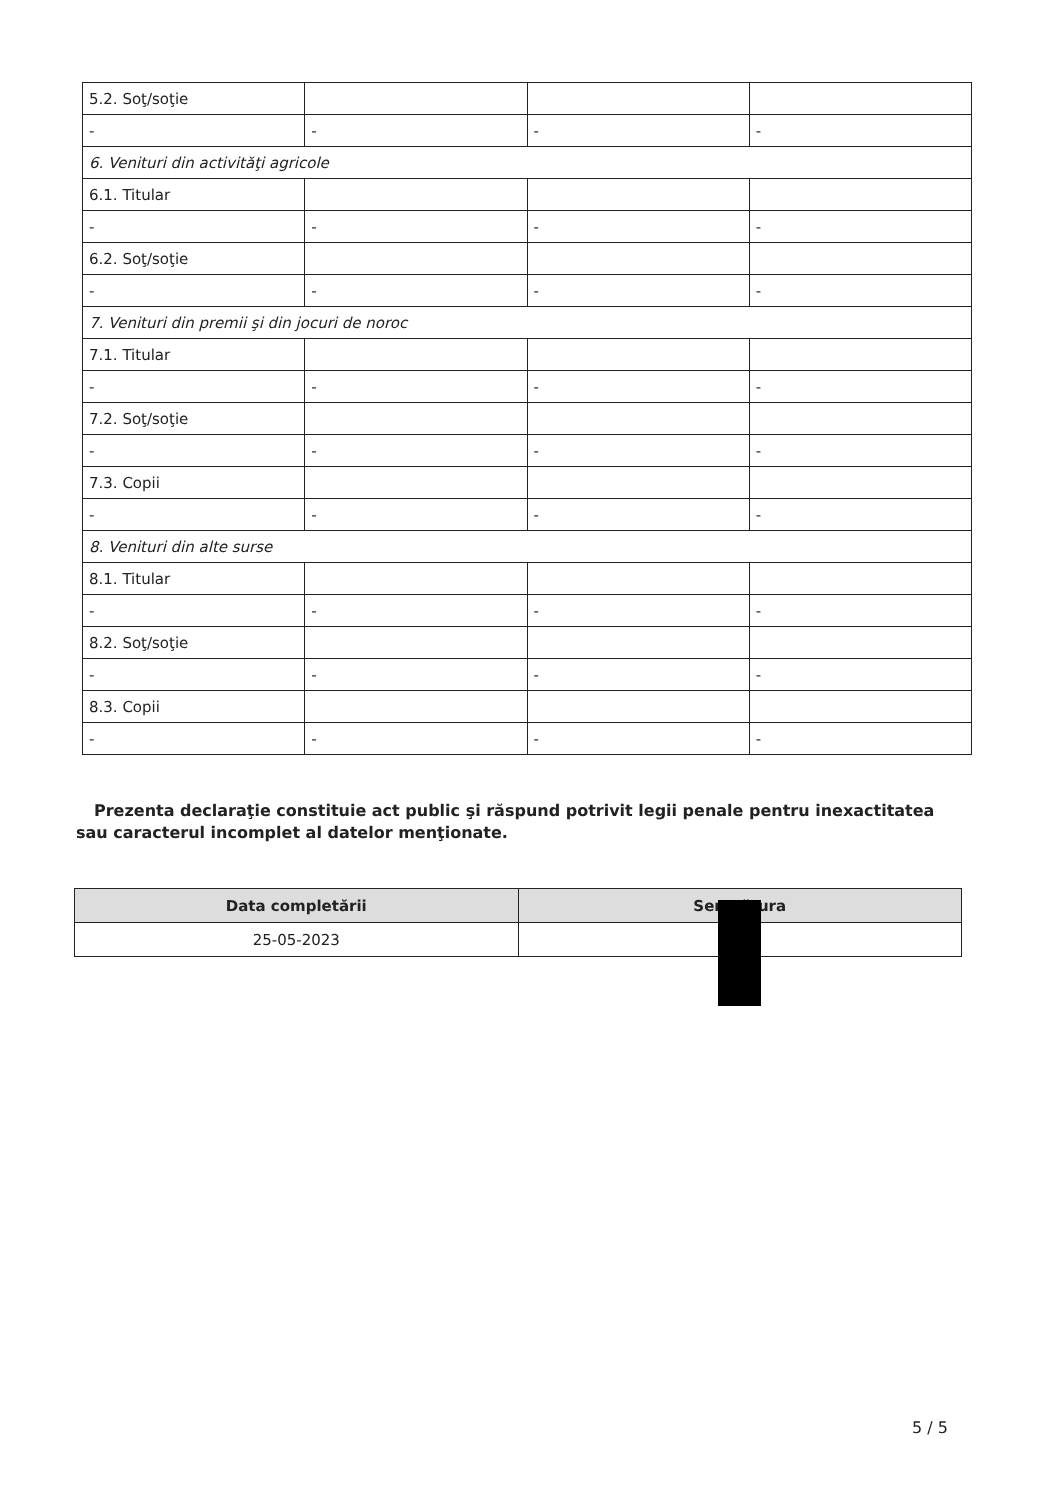| 5.2. Soţ/soţie | | | |
| - | - | - | - |
| 6. Venituri din activităţi agricole | | | |
| 6.1. Titular | | | |
| - | - | - | - |
| 6.2. Soţ/soţie | | | |
| - | - | - | - |
| 7. Venituri din premii şi din jocuri de noroc | | | |
| 7.1. Titular | | | |
| - | - | - | - |
| 7.2. Soţ/soţie | | | |
| - | - | - | - |
| 7.3. Copii | | | |
| - | - | - | - |
| 8. Venituri din alte surse | | | |
| 8.1. Titular | | | |
| - | - | - | - |
| 8.2. Soţ/soţie | | | |
| - | - | - | - |
| 8.3. Copii | | | |
| - | - | - | - |
Prezenta declaraţie constituie act public şi răspund potrivit legii penale pentru inexactitatea sau caracterul incomplet al datelor menţionate.
| Data completării | Semnătura |
| --- | --- |
| 25-05-2023 | |
5 / 5